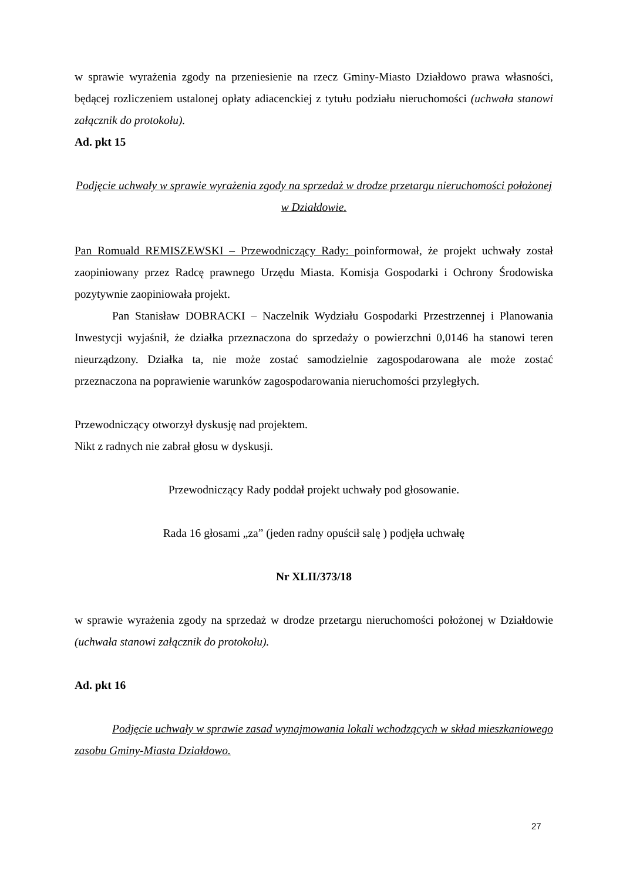w sprawie wyrażenia zgody na przeniesienie na rzecz Gminy-Miasto Działdowo prawa własności, będącej rozliczeniem ustalonej opłaty adiacenckiej z tytułu podziału nieruchomości (uchwała stanowi załącznik do protokołu).
Ad. pkt 15
Podjęcie uchwały w sprawie wyrażenia zgody na sprzedaż w drodze przetargu nieruchomości położonej w Działdowie.
Pan Romuald REMISZEWSKI – Przewodniczący Rady: poinformował, że projekt uchwały został zaopiniowany przez Radcę prawnego Urzędu Miasta. Komisja Gospodarki i Ochrony Środowiska pozytywnie zaopiniowała projekt.
Pan Stanisław DOBRACKI – Naczelnik Wydziału Gospodarki Przestrzennej i Planowania Inwestycji wyjaśnił, że działka przeznaczona do sprzedaży o powierzchni 0,0146 ha stanowi teren nieurządzony. Działka ta, nie może zostać samodzielnie zagospodarowana ale może zostać przeznaczona na poprawienie warunków zagospodarowania nieruchomości przyległych.
Przewodniczący otworzył dyskusję nad projektem.
Nikt z radnych nie zabrał głosu w dyskusji.
Przewodniczący Rady poddał projekt uchwały pod głosowanie.
Rada 16 głosami „za” (jeden radny opuścił salę ) podjęła uchwałę
Nr XLII/373/18
w sprawie wyrażenia zgody na sprzedaż w drodze przetargu nieruchomości położonej w Działdowie (uchwała stanowi załącznik do protokołu).
Ad. pkt 16
Podjęcie uchwały w sprawie zasad wynajmowania lokali wchodzących w skład mieszkaniowego zasobu Gminy-Miasta Działdowo.
27